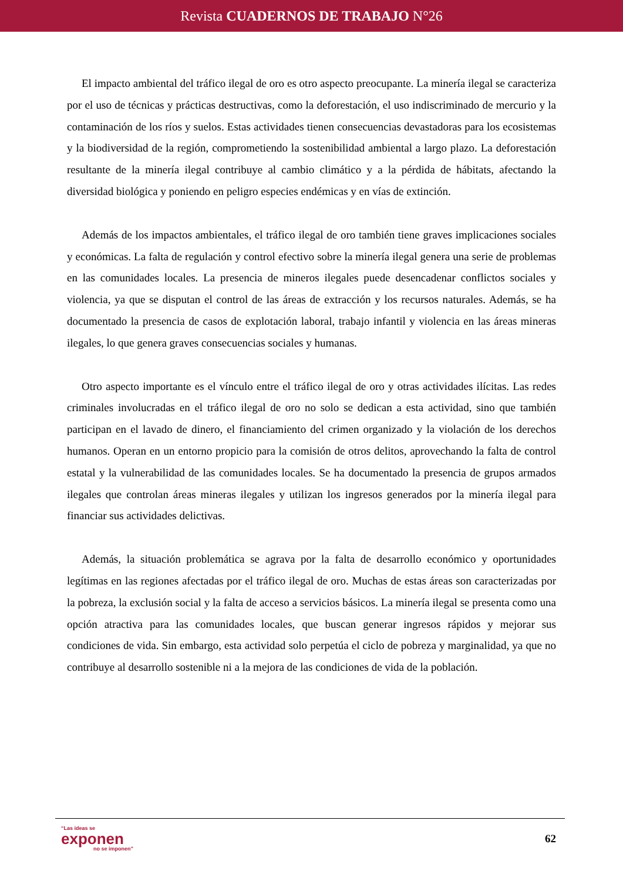Revista CUADERNOS DE TRABAJO N°26
El impacto ambiental del tráfico ilegal de oro es otro aspecto preocupante. La minería ilegal se caracteriza por el uso de técnicas y prácticas destructivas, como la deforestación, el uso indiscriminado de mercurio y la contaminación de los ríos y suelos. Estas actividades tienen consecuencias devastadoras para los ecosistemas y la biodiversidad de la región, comprometiendo la sostenibilidad ambiental a largo plazo. La deforestación resultante de la minería ilegal contribuye al cambio climático y a la pérdida de hábitats, afectando la diversidad biológica y poniendo en peligro especies endémicas y en vías de extinción.
Además de los impactos ambientales, el tráfico ilegal de oro también tiene graves implicaciones sociales y económicas. La falta de regulación y control efectivo sobre la minería ilegal genera una serie de problemas en las comunidades locales. La presencia de mineros ilegales puede desencadenar conflictos sociales y violencia, ya que se disputan el control de las áreas de extracción y los recursos naturales. Además, se ha documentado la presencia de casos de explotación laboral, trabajo infantil y violencia en las áreas mineras ilegales, lo que genera graves consecuencias sociales y humanas.
Otro aspecto importante es el vínculo entre el tráfico ilegal de oro y otras actividades ilícitas. Las redes criminales involucradas en el tráfico ilegal de oro no solo se dedican a esta actividad, sino que también participan en el lavado de dinero, el financiamiento del crimen organizado y la violación de los derechos humanos. Operan en un entorno propicio para la comisión de otros delitos, aprovechando la falta de control estatal y la vulnerabilidad de las comunidades locales. Se ha documentado la presencia de grupos armados ilegales que controlan áreas mineras ilegales y utilizan los ingresos generados por la minería ilegal para financiar sus actividades delictivas.
Además, la situación problemática se agrava por la falta de desarrollo económico y oportunidades legítimas en las regiones afectadas por el tráfico ilegal de oro. Muchas de estas áreas son caracterizadas por la pobreza, la exclusión social y la falta de acceso a servicios básicos. La minería ilegal se presenta como una opción atractiva para las comunidades locales, que buscan generar ingresos rápidos y mejorar sus condiciones de vida. Sin embargo, esta actividad solo perpetúa el ciclo de pobreza y marginalidad, ya que no contribuye al desarrollo sostenible ni a la mejora de las condiciones de vida de la población.
“Las ideas se
exponen
no se imponen”
62